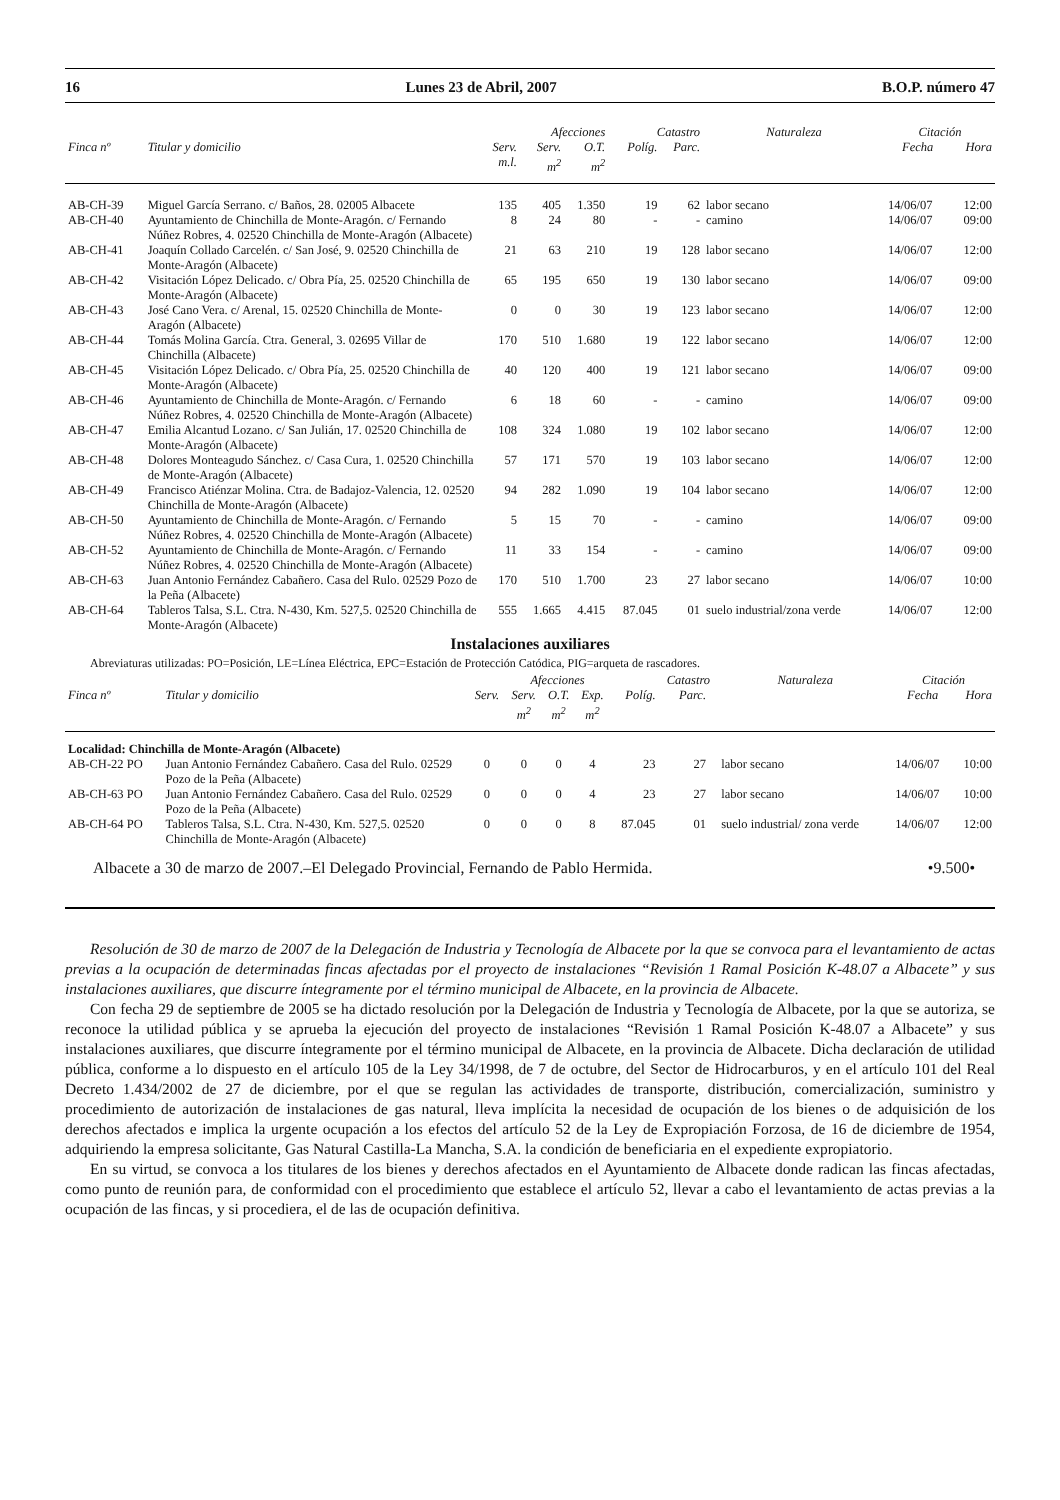16 Lunes 23 de Abril, 2007 B.O.P. número 47
| | | | Afecciones | | Catastro | | Naturaleza | Citación | |
| --- | --- | --- | --- | --- | --- | --- | --- | --- | --- |
| Finca nº | Titular y domicilio | Serv. m.l. | Serv. m<sup>2</sup> | O.T. m<sup>2</sup> | Políg. | Parc. | | Fecha | Hora |
| AB-CH-39 | Miguel García Serrano. c/ Baños, 28. 02005 Albacete | 135 | 405 | 1.350 | 19 | 62 | labor secano | 14/06/07 | 12:00 |
| AB-CH-40 | Ayuntamiento de Chinchilla de Monte-Aragón. c/ Fernando Núñez Robres, 4. 02520 Chinchilla de Monte-Aragón (Albacete) | 8 | 24 | 80 | - | - | camino | 14/06/07 | 09:00 |
| AB-CH-41 | Joaquín Collado Carcelén. c/ San José, 9. 02520 Chinchilla de Monte-Aragón (Albacete) | 21 | 63 | 210 | 19 | 128 | labor secano | 14/06/07 | 12:00 |
| AB-CH-42 | Visitación López Delicado. c/ Obra Pía, 25. 02520 Chinchilla de Monte-Aragón (Albacete) | 65 | 195 | 650 | 19 | 130 | labor secano | 14/06/07 | 09:00 |
| AB-CH-43 | José Cano Vera. c/ Arenal, 15. 02520 Chinchilla de Monte-Aragón (Albacete) | 0 | 0 | 30 | 19 | 123 | labor secano | 14/06/07 | 12:00 |
| AB-CH-44 | Tomás Molina García. Ctra. General, 3. 02695 Villar de Chinchilla (Albacete) | 170 | 510 | 1.680 | 19 | 122 | labor secano | 14/06/07 | 12:00 |
| AB-CH-45 | Visitación López Delicado. c/ Obra Pía, 25. 02520 Chinchilla de Monte-Aragón (Albacete) | 40 | 120 | 400 | 19 | 121 | labor secano | 14/06/07 | 09:00 |
| AB-CH-46 | Ayuntamiento de Chinchilla de Monte-Aragón. c/ Fernando Núñez Robres, 4. 02520 Chinchilla de Monte-Aragón (Albacete) | 6 | 18 | 60 | - | - | camino | 14/06/07 | 09:00 |
| AB-CH-47 | Emilia Alcantud Lozano. c/ San Julián, 17. 02520 Chinchilla de Monte-Aragón (Albacete) | 108 | 324 | 1.080 | 19 | 102 | labor secano | 14/06/07 | 12:00 |
| AB-CH-48 | Dolores Monteagudo Sánchez. c/ Casa Cura, 1. 02520 Chinchilla de Monte-Aragón (Albacete) | 57 | 171 | 570 | 19 | 103 | labor secano | 14/06/07 | 12:00 |
| AB-CH-49 | Francisco Atiénzar Molina. Ctra. de Badajoz-Valencia, 12. 02520 Chinchilla de Monte-Aragón (Albacete) | 94 | 282 | 1.090 | 19 | 104 | labor secano | 14/06/07 | 12:00 |
| AB-CH-50 | Ayuntamiento de Chinchilla de Monte-Aragón. c/ Fernando Núñez Robres, 4. 02520 Chinchilla de Monte-Aragón (Albacete) | 5 | 15 | 70 | - | - | camino | 14/06/07 | 09:00 |
| AB-CH-52 | Ayuntamiento de Chinchilla de Monte-Aragón. c/ Fernando Núñez Robres, 4. 02520 Chinchilla de Monte-Aragón (Albacete) | 11 | 33 | 154 | - | - | camino | 14/06/07 | 09:00 |
| AB-CH-63 | Juan Antonio Fernández Cabañero. Casa del Rulo. 02529 Pozo de la Peña (Albacete) | 170 | 510 | 1.700 | 23 | 27 | labor secano | 14/06/07 | 10:00 |
| AB-CH-64 | Tableros Talsa, S.L. Ctra. N-430, Km. 527,5. 02520 Chinchilla de Monte-Aragón (Albacete) | 555 | 1.665 | 4.415 | 87.045 | 01 | suelo industrial/zona verde | 14/06/07 | 12:00 |
Instalaciones auxiliares
Abreviaturas utilizadas: PO=Posición, LE=Línea Eléctrica, EPC=Estación de Protección Catódica, PIG=arqueta de rascadores.
| | | | Afecciones | | | | Catastro | | Naturaleza | Citación | |
| --- | --- | --- | --- | --- | --- | --- | --- | --- | --- | --- | --- |
| Finca nº | Titular y domicilio | Serv. | Serv. m<sup>2</sup> | O.T. m<sup>2</sup> | Exp. m<sup>2</sup> | Políg. | Parc. | | | Fecha | Hora |
| Localidad: Chinchilla de Monte-Aragón (Albacete) | | | | | | | | | | | |
| AB-CH-22 PO | Juan Antonio Fernández Cabañero. Casa del Rulo. 02529 Pozo de la Peña (Albacete) | 0 | 0 | 0 | 4 | 23 | 27 | | labor secano | 14/06/07 | 10:00 |
| AB-CH-63 PO | Juan Antonio Fernández Cabañero. Casa del Rulo. 02529 Pozo de la Peña (Albacete) | 0 | 0 | 0 | 4 | 23 | 27 | | labor secano | 14/06/07 | 10:00 |
| AB-CH-64 PO | Tableros Talsa, S.L. Ctra. N-430, Km. 527,5. 02520 Chinchilla de Monte-Aragón (Albacete) | 0 | 0 | 0 | 8 | 87.045 | 01 | | suelo industrial/ zona verde | 14/06/07 | 12:00 |
Albacete a 30 de marzo de 2007.–El Delegado Provincial, Fernando de Pablo Hermida. •9.500•
Resolución de 30 de marzo de 2007 de la Delegación de Industria y Tecnología de Albacete por la que se convoca para el levantamiento de actas previas a la ocupación de determinadas fincas afectadas por el proyecto de instalaciones “Revisión 1 Ramal Posición K-48.07 a Albacete” y sus instalaciones auxiliares, que discurre íntegramente por el término municipal de Albacete, en la provincia de Albacete.
Con fecha 29 de septiembre de 2005 se ha dictado resolución por la Delegación de Industria y Tecnología de Albacete, por la que se autoriza, se reconoce la utilidad pública y se aprueba la ejecución del proyecto de instalaciones “Revisión 1 Ramal Posición K-48.07 a Albacete” y sus instalaciones auxiliares, que discurre íntegramente por el término municipal de Albacete, en la provincia de Albacete. Dicha declaración de utilidad pública, conforme a lo dispuesto en el artículo 105 de la Ley 34/1998, de 7 de octubre, del Sector de Hidrocarburos, y en el artículo 101 del Real Decreto 1.434/2002 de 27 de diciembre, por el que se regulan las actividades de transporte, distribución, comercialización, suministro y procedimiento de autorización de instalaciones de gas natural, lleva implícita la necesidad de ocupación de los bienes o de adquisición de los derechos afectados e implica la urgente ocupación a los efectos del artículo 52 de la Ley de Expropiación Forzosa, de 16 de diciembre de 1954, adquiriendo la empresa solicitante, Gas Natural Castilla-La Mancha, S.A. la condición de beneficiaria en el expediente expropiatorio.
En su virtud, se convoca a los titulares de los bienes y derechos afectados en el Ayuntamiento de Albacete donde radican las fincas afectadas, como punto de reunión para, de conformidad con el procedimiento que establece el artículo 52, llevar a cabo el levantamiento de actas previas a la ocupación de las fincas, y si procediera, el de las de ocupación definitiva.